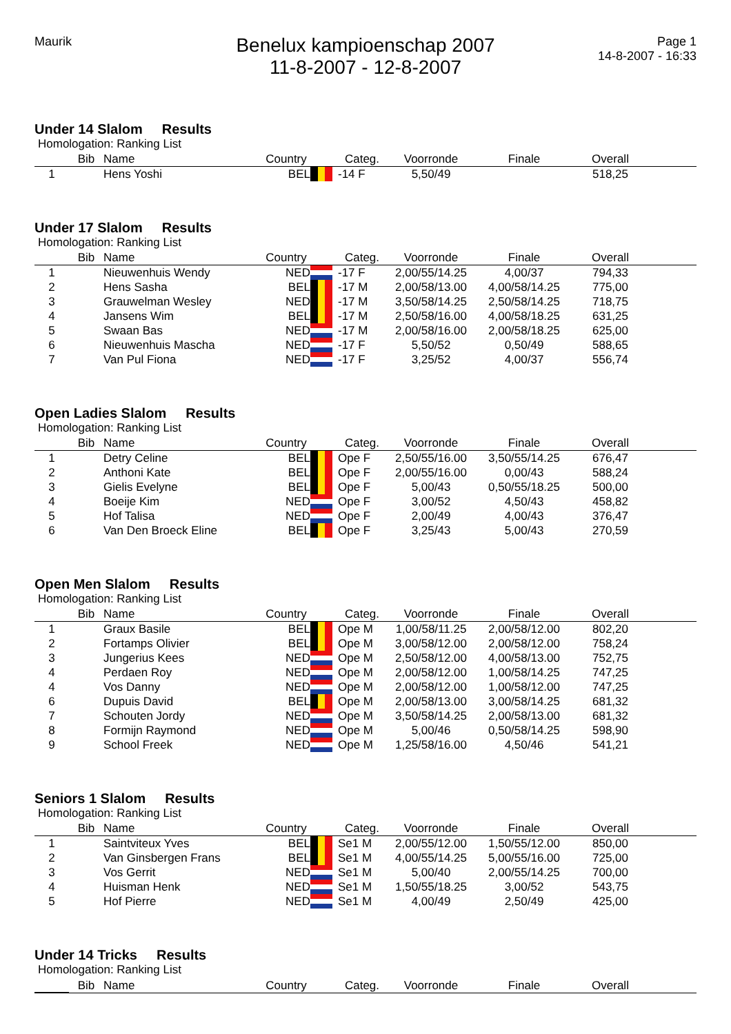Maurik
Benelux kampioenschap 2007
11-8-2007 - 12-8-2007
Page 1
14-8-2007 - 16:33
Under 14 Slalom Results
Homologation: Ranking List
| | Bib | Name | Country | | Categ. | Voorronde | Finale | Overall | |
| --- | --- | --- | --- | --- | --- | --- | --- | --- | --- |
| 1 | | Hens Yoshi | BEL | | -14 F | 5,50/49 | | 518,25 | |
Under 17 Slalom Results
Homologation: Ranking List
| | Bib | Name | Country | | Categ. | Voorronde | Finale | Overall | |
| --- | --- | --- | --- | --- | --- | --- | --- | --- | --- |
| 1 | | Nieuwenhuis Wendy | NED | | -17 F | 2,00/55/14.25 | 4,00/37 | 794,33 | |
| 2 | | Hens Sasha | BEL | | -17 M | 2,00/58/13.00 | 4,00/58/14.25 | 775,00 | |
| 3 | | Grauwelman Wesley | NED | | -17 M | 3,50/58/14.25 | 2,50/58/14.25 | 718,75 | |
| 4 | | Jansens Wim | BEL | | -17 M | 2,50/58/16.00 | 4,00/58/18.25 | 631,25 | |
| 5 | | Swaan Bas | NED | | -17 M | 2,00/58/16.00 | 2,00/58/18.25 | 625,00 | |
| 6 | | Nieuwenhuis Mascha | NED | | -17 F | 5,50/52 | 0,50/49 | 588,65 | |
| 7 | | Van Pul Fiona | NED | | -17 F | 3,25/52 | 4,00/37 | 556,74 | |
Open Ladies Slalom Results
Homologation: Ranking List
| | Bib | Name | Country | | Categ. | Voorronde | Finale | Overall | |
| --- | --- | --- | --- | --- | --- | --- | --- | --- | --- |
| 1 | | Detry Celine | BEL | | Ope F | 2,50/55/16.00 | 3,50/55/14.25 | 676,47 | |
| 2 | | Anthoni Kate | BEL | | Ope F | 2,00/55/16.00 | 0,00/43 | 588,24 | |
| 3 | | Gielis Evelyne | BEL | | Ope F | 5,00/43 | 0,50/55/18.25 | 500,00 | |
| 4 | | Boeije Kim | NED | | Ope F | 3,00/52 | 4,50/43 | 458,82 | |
| 5 | | Hof Talisa | NED | | Ope F | 2,00/49 | 4,00/43 | 376,47 | |
| 6 | | Van Den Broeck Eline | BEL | | Ope F | 3,25/43 | 5,00/43 | 270,59 | |
Open Men Slalom Results
Homologation: Ranking List
| | Bib | Name | Country | | Categ. | Voorronde | Finale | Overall | |
| --- | --- | --- | --- | --- | --- | --- | --- | --- | --- |
| 1 | | Graux Basile | BEL | | Ope M | 1,00/58/11.25 | 2,00/58/12.00 | 802,20 | |
| 2 | | Fortamps Olivier | BEL | | Ope M | 3,00/58/12.00 | 2,00/58/12.00 | 758,24 | |
| 3 | | Jungerius Kees | NED | | Ope M | 2,50/58/12.00 | 4,00/58/13.00 | 752,75 | |
| 4 | | Perdaen Roy | NED | | Ope M | 2,00/58/12.00 | 1,00/58/14.25 | 747,25 | |
| 4 | | Vos Danny | NED | | Ope M | 2,00/58/12.00 | 1,00/58/12.00 | 747,25 | |
| 6 | | Dupuis David | BEL | | Ope M | 2,00/58/13.00 | 3,00/58/14.25 | 681,32 | |
| 7 | | Schouten Jordy | NED | | Ope M | 3,50/58/14.25 | 2,00/58/13.00 | 681,32 | |
| 8 | | Formijn Raymond | NED | | Ope M | 5,00/46 | 0,50/58/14.25 | 598,90 | |
| 9 | | School Freek | NED | | Ope M | 1,25/58/16.00 | 4,50/46 | 541,21 | |
Seniors 1 Slalom Results
Homologation: Ranking List
| | Bib | Name | Country | | Categ. | Voorronde | Finale | Overall | |
| --- | --- | --- | --- | --- | --- | --- | --- | --- | --- |
| 1 | | Saintviteux Yves | BEL | | Se1 M | 2,00/55/12.00 | 1,50/55/12.00 | 850,00 | |
| 2 | | Van Ginsbergen Frans | BEL | | Se1 M | 4,00/55/14.25 | 5,00/55/16.00 | 725,00 | |
| 3 | | Vos Gerrit | NED | | Se1 M | 5,00/40 | 2,00/55/14.25 | 700,00 | |
| 4 | | Huisman Henk | NED | | Se1 M | 1,50/55/18.25 | 3,00/52 | 543,75 | |
| 5 | | Hof Pierre | NED | | Se1 M | 4,00/49 | 2,50/49 | 425,00 | |
Under 14 Tricks Results
Homologation: Ranking List
| | Bib | Name | Country | | Categ. | Voorronde | Finale | Overall | |
| --- | --- | --- | --- | --- | --- | --- | --- | --- | --- |